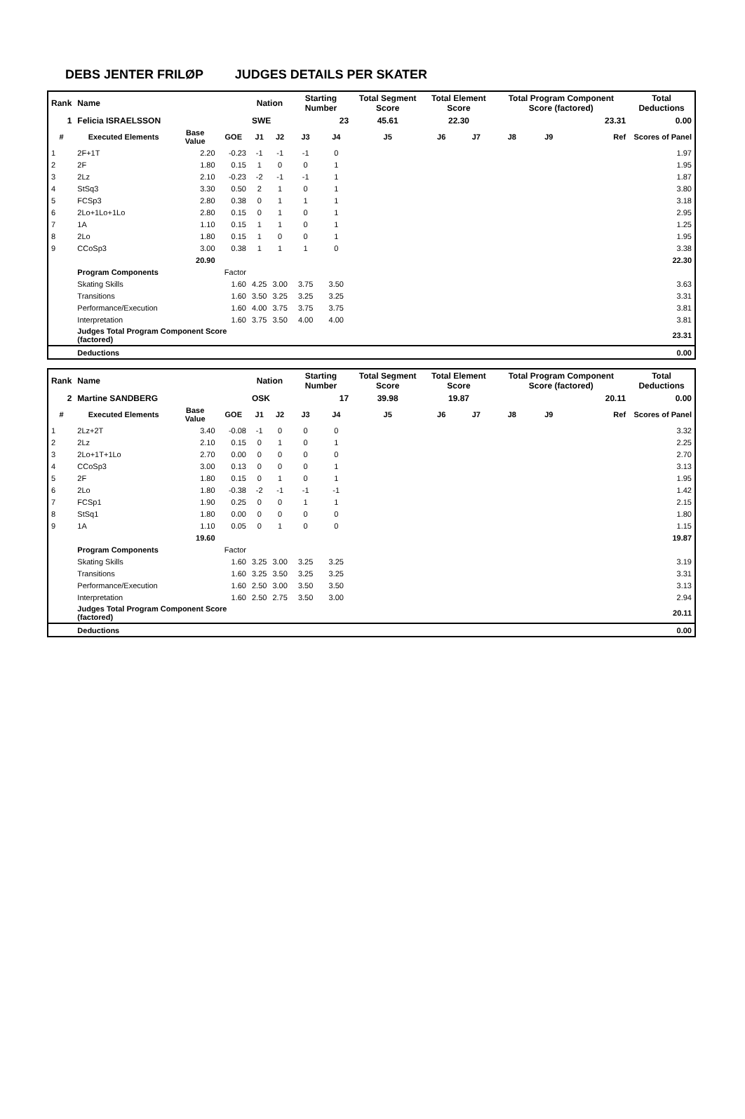DEBS JENTER FRILØP JUDGES DETAILS PER SKATER
| Rank | Name | | | Nation | | Starting Number | | Total Segment Score | Total Element Score | | Total Program Component Score (factored) | | | | Total Deductions |
| 1 | Felicia ISRAELSSON | | | SWE | | 23 | | 45.61 | 22.30 | | 23.31 | | | | 0.00 |
| # | Executed Elements | Base Value | GOE | J1 | J2 | J3 | J4 | J5 | J6 | J7 | J8 | J9 | | Ref | Scores of Panel |
| 1 | 2F+1T | 2.20 | -0.23 | -1 | -1 | -1 | 0 | | | | | | | | 1.97 |
| 2 | 2F | 1.80 | 0.15 | 1 | 0 | 0 | 1 | | | | | | | | 1.95 |
| 3 | 2Lz | 2.10 | -0.23 | -2 | -1 | -1 | 1 | | | | | | | | 1.87 |
| 4 | StSq3 | 3.30 | 0.50 | 2 | 1 | 0 | 1 | | | | | | | | 3.80 |
| 5 | FCSp3 | 2.80 | 0.38 | 0 | 1 | 1 | 1 | | | | | | | | 3.18 |
| 6 | 2Lo+1Lo+1Lo | 2.80 | 0.15 | 0 | 1 | 0 | 1 | | | | | | | | 2.95 |
| 7 | 1A | 1.10 | 0.15 | 1 | 1 | 0 | 1 | | | | | | | | 1.25 |
| 8 | 2Lo | 1.80 | 0.15 | 1 | 0 | 0 | 1 | | | | | | | | 1.95 |
| 9 | CCoSp3 | 3.00 | 0.38 | 1 | 1 | 1 | 0 | | | | | | | | 3.38 |
| | | 20.90 | | | | | | | | | | | | | 22.30 |
| | Program Components | | Factor | | | | | | | | | | | | |
| | Skating Skills | | 1.60 | 4.25 | 3.00 | 3.75 | 3.50 | | | | | | | | 3.63 |
| | Transitions | | 1.60 | 3.50 | 3.25 | 3.25 | 3.25 | | | | | | | | 3.31 |
| | Performance/Execution | | 1.60 | 4.00 | 3.75 | 3.75 | 3.75 | | | | | | | | 3.81 |
| | Interpretation | | 1.60 | 3.75 | 3.50 | 4.00 | 4.00 | | | | | | | | 3.81 |
| | Judges Total Program Component Score (factored) | | | | | | | | | | | | | | 23.31 |
| | Deductions | | | | | | | | | | | | | | 0.00 |
| Rank | Name | | | Nation | | Starting Number | | Total Segment Score | Total Element Score | | Total Program Component Score (factored) | | | | Total Deductions |
| 2 | Martine SANDBERG | | | OSK | | 17 | | 39.98 | 19.87 | | 20.11 | | | | 0.00 |
| # | Executed Elements | Base Value | GOE | J1 | J2 | J3 | J4 | J5 | J6 | J7 | J8 | J9 | | Ref | Scores of Panel |
| 1 | 2Lz+2T | 3.40 | -0.08 | -1 | 0 | 0 | 0 | | | | | | | | 3.32 |
| 2 | 2Lz | 2.10 | 0.15 | 0 | 1 | 0 | 1 | | | | | | | | 2.25 |
| 3 | 2Lo+1T+1Lo | 2.70 | 0.00 | 0 | 0 | 0 | 0 | | | | | | | | 2.70 |
| 4 | CCoSp3 | 3.00 | 0.13 | 0 | 0 | 0 | 1 | | | | | | | | 3.13 |
| 5 | 2F | 1.80 | 0.15 | 0 | 1 | 0 | 1 | | | | | | | | 1.95 |
| 6 | 2Lo | 1.80 | -0.38 | -2 | -1 | -1 | -1 | | | | | | | | 1.42 |
| 7 | FCSp1 | 1.90 | 0.25 | 0 | 0 | 1 | 1 | | | | | | | | 2.15 |
| 8 | StSq1 | 1.80 | 0.00 | 0 | 0 | 0 | 0 | | | | | | | | 1.80 |
| 9 | 1A | 1.10 | 0.05 | 0 | 1 | 0 | 0 | | | | | | | | 1.15 |
| | | 19.60 | | | | | | | | | | | | | 19.87 |
| | Program Components | | Factor | | | | | | | | | | | | |
| | Skating Skills | | 1.60 | 3.25 | 3.00 | 3.25 | 3.25 | | | | | | | | 3.19 |
| | Transitions | | 1.60 | 3.25 | 3.50 | 3.25 | 3.25 | | | | | | | | 3.31 |
| | Performance/Execution | | 1.60 | 2.50 | 3.00 | 3.50 | 3.50 | | | | | | | | 3.13 |
| | Interpretation | | 1.60 | 2.50 | 2.75 | 3.50 | 3.00 | | | | | | | | 2.94 |
| | Judges Total Program Component Score (factored) | | | | | | | | | | | | | | 20.11 |
| | Deductions | | | | | | | | | | | | | | 0.00 |